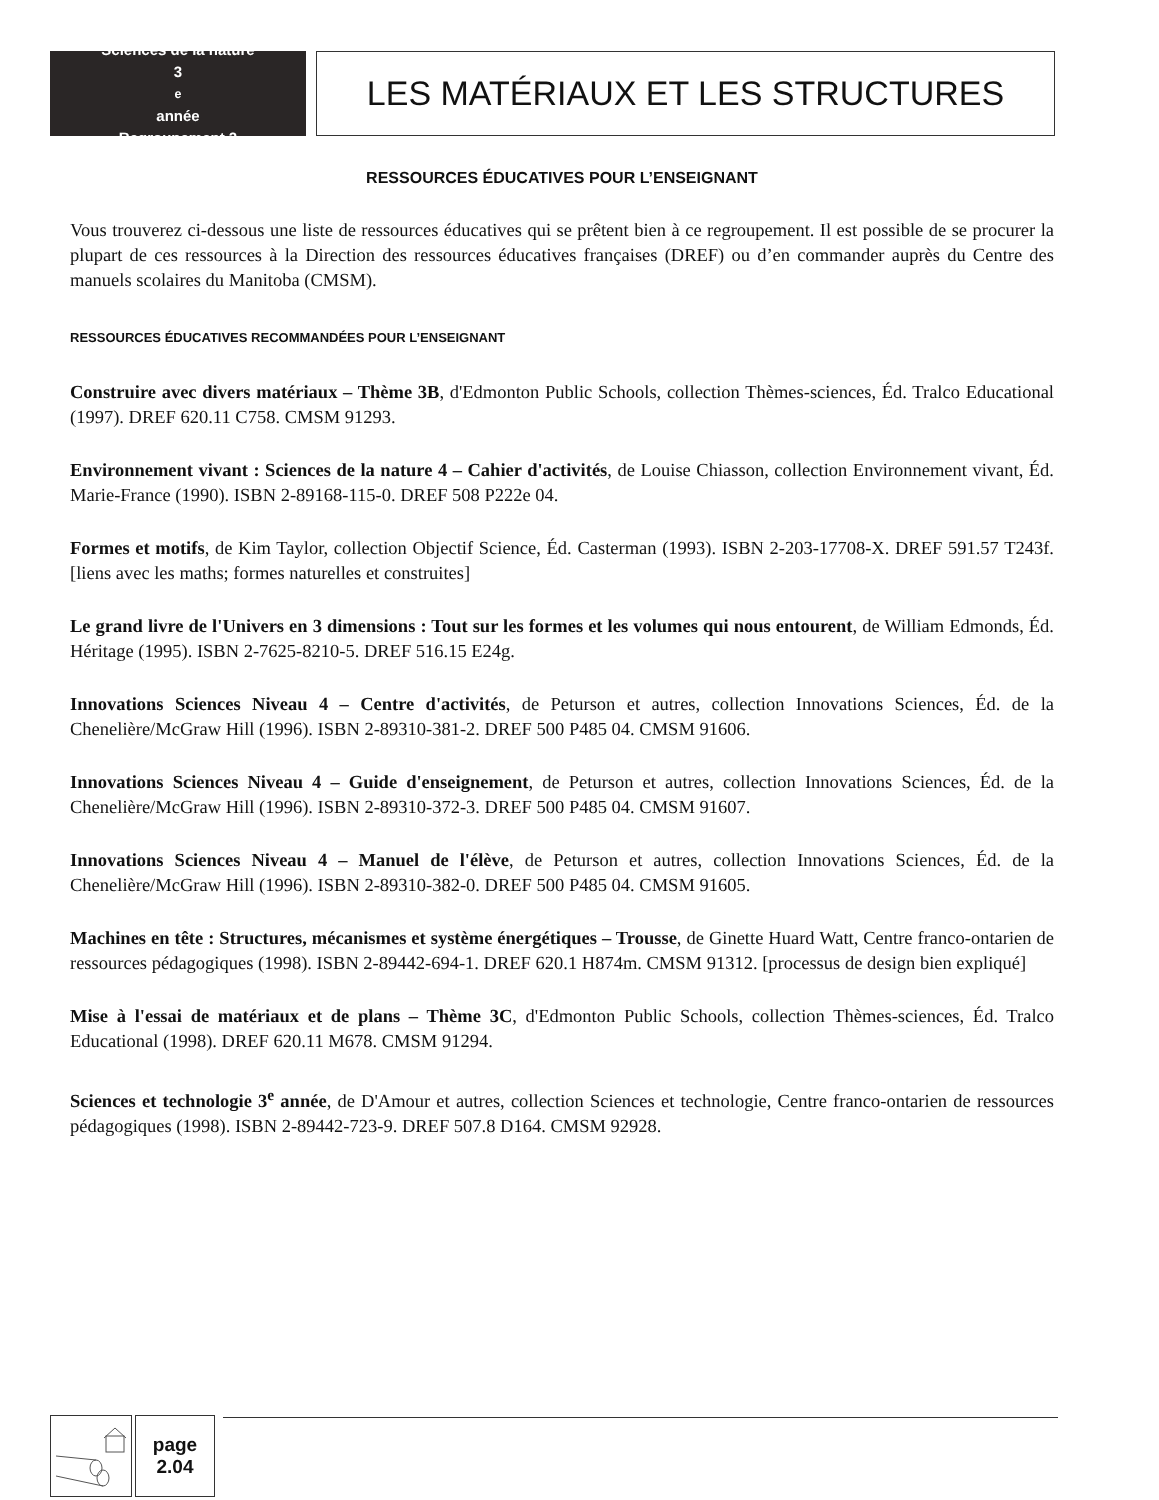Sciences de la nature
3<sup>e</sup> année
Regroupement 2
LES MATÉRIAUX ET LES STRUCTURES
RESSOURCES ÉDUCATIVES POUR L’ENSEIGNANT
Vous trouverez ci-dessous une liste de ressources éducatives qui se prêtent bien à ce regroupement. Il est possible de se procurer la plupart de ces ressources à la Direction des ressources éducatives françaises (DREF) ou d’en commander auprès du Centre des manuels scolaires du Manitoba (CMSM).
RESSOURCES ÉDUCATIVES RECOMMANDÉES POUR L’ENSEIGNANT
Construire avec divers matériaux – Thème 3B, d'Edmonton Public Schools, collection Thèmes-sciences, Éd. Tralco Educational (1997). DREF 620.11 C758. CMSM 91293.
Environnement vivant : Sciences de la nature 4 – Cahier d'activités, de Louise Chiasson, collection Environnement vivant, Éd. Marie-France (1990). ISBN 2-89168-115-0. DREF 508 P222e 04.
Formes et motifs, de Kim Taylor, collection Objectif Science, Éd. Casterman (1993). ISBN 2-203-17708-X. DREF 591.57 T243f. [liens avec les maths; formes naturelles et construites]
Le grand livre de l'Univers en 3 dimensions : Tout sur les formes et les volumes qui nous entourent, de William Edmonds, Éd. Héritage (1995). ISBN 2-7625-8210-5. DREF 516.15 E24g.
Innovations Sciences Niveau 4 – Centre d'activités, de Peturson et autres, collection Innovations Sciences, Éd. de la Chenelière/McGraw Hill (1996). ISBN 2-89310-381-2. DREF 500 P485 04. CMSM 91606.
Innovations Sciences Niveau 4 – Guide d'enseignement, de Peturson et autres, collection Innovations Sciences, Éd. de la Chenelière/McGraw Hill (1996). ISBN 2-89310-372-3. DREF 500 P485 04. CMSM 91607.
Innovations Sciences Niveau 4 – Manuel de l'élève, de Peturson et autres, collection Innovations Sciences, Éd. de la Chenelière/McGraw Hill (1996). ISBN 2-89310-382-0. DREF 500 P485 04. CMSM 91605.
Machines en tête : Structures, mécanismes et système énergétiques – Trousse, de Ginette Huard Watt, Centre franco-ontarien de ressources pédagogiques (1998). ISBN 2-89442-694-1. DREF 620.1 H874m. CMSM 91312. [processus de design bien expliqué]
Mise à l'essai de matériaux et de plans – Thème 3C, d'Edmonton Public Schools, collection Thèmes-sciences, Éd. Tralco Educational (1998). DREF 620.11 M678. CMSM 91294.
Sciences et technologie 3<sup>e</sup> année, de D'Amour et autres, collection Sciences et technologie, Centre franco-ontarien de ressources pédagogiques (1998). ISBN 2-89442-723-9. DREF 507.8 D164. CMSM 92928.
page
2.04